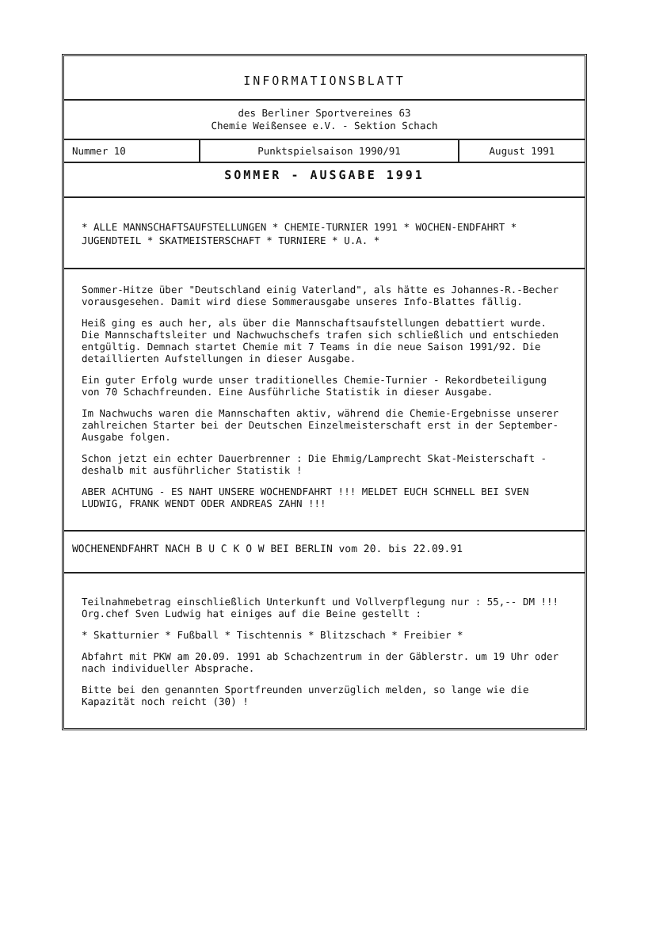INFORMATIONSBLATT
des Berliner Sportvereines 63
Chemie Weißensee e.V. - Sektion Schach
Nummer 10 Punktspielsaison 1990/91 August 1991
SOMMER - AUSGABE 1991
* ALLE MANNSCHAFTSAUFSTELLUNGEN * CHEMIE-TURNIER 1991 * WOCHEN-ENDFAHRT * JUGENDTEIL * SKATMEISTERSCHAFT * TURNIERE * U.A. *
Sommer-Hitze über "Deutschland einig Vaterland", als hätte es Johannes-R.-Becher vorausgesehen. Damit wird diese Sommerausgabe unseres Info-Blattes fällig.
Heiß ging es auch her, als über die Mannschaftsaufstellungen debattiert wurde. Die Mannschaftsleiter und Nachwuchschefs trafen sich schließlich und entschieden entgültig. Demnach startet Chemie mit 7 Teams in die neue Saison 1991/92. Die detaillierten Aufstellungen in dieser Ausgabe.
Ein guter Erfolg wurde unser traditionelles Chemie-Turnier - Rekordbeteiligung von 70 Schachfreunden. Eine Ausführliche Statistik in dieser Ausgabe.
Im Nachwuchs waren die Mannschaften aktiv, während die Chemie-Ergebnisse unserer zahlreichen Starter bei der Deutschen Einzelmeisterschaft erst in der September-Ausgabe folgen.
Schon jetzt ein echter Dauerbrenner : Die Ehmig/Lamprecht Skat-Meisterschaft - deshalb mit ausführlicher Statistik !
ABER ACHTUNG - ES NAHT UNSERE WOCHENDFAHRT !!! MELDET EUCH SCHNELL BEI SVEN LUDWIG, FRANK WENDT ODER ANDREAS ZAHN !!!
WOCHENENDFAHRT NACH B U C K O W BEI BERLIN vom 20. bis 22.09.91
Teilnahmebetrag einschließlich Unterkunft und Vollverpflegung nur : 55,-- DM !!! Org.chef Sven Ludwig hat einiges auf die Beine gestellt :
* Skatturnier * Fußball * Tischtennis * Blitzschach * Freibier *
Abfahrt mit PKW am 20.09. 1991 ab Schachzentrum in der Gäblerstr. um 19 Uhr oder nach individueller Absprache.
Bitte bei den genannten Sportfreunden unverzüglich melden, so lange wie die Kapazität noch reicht (30) !